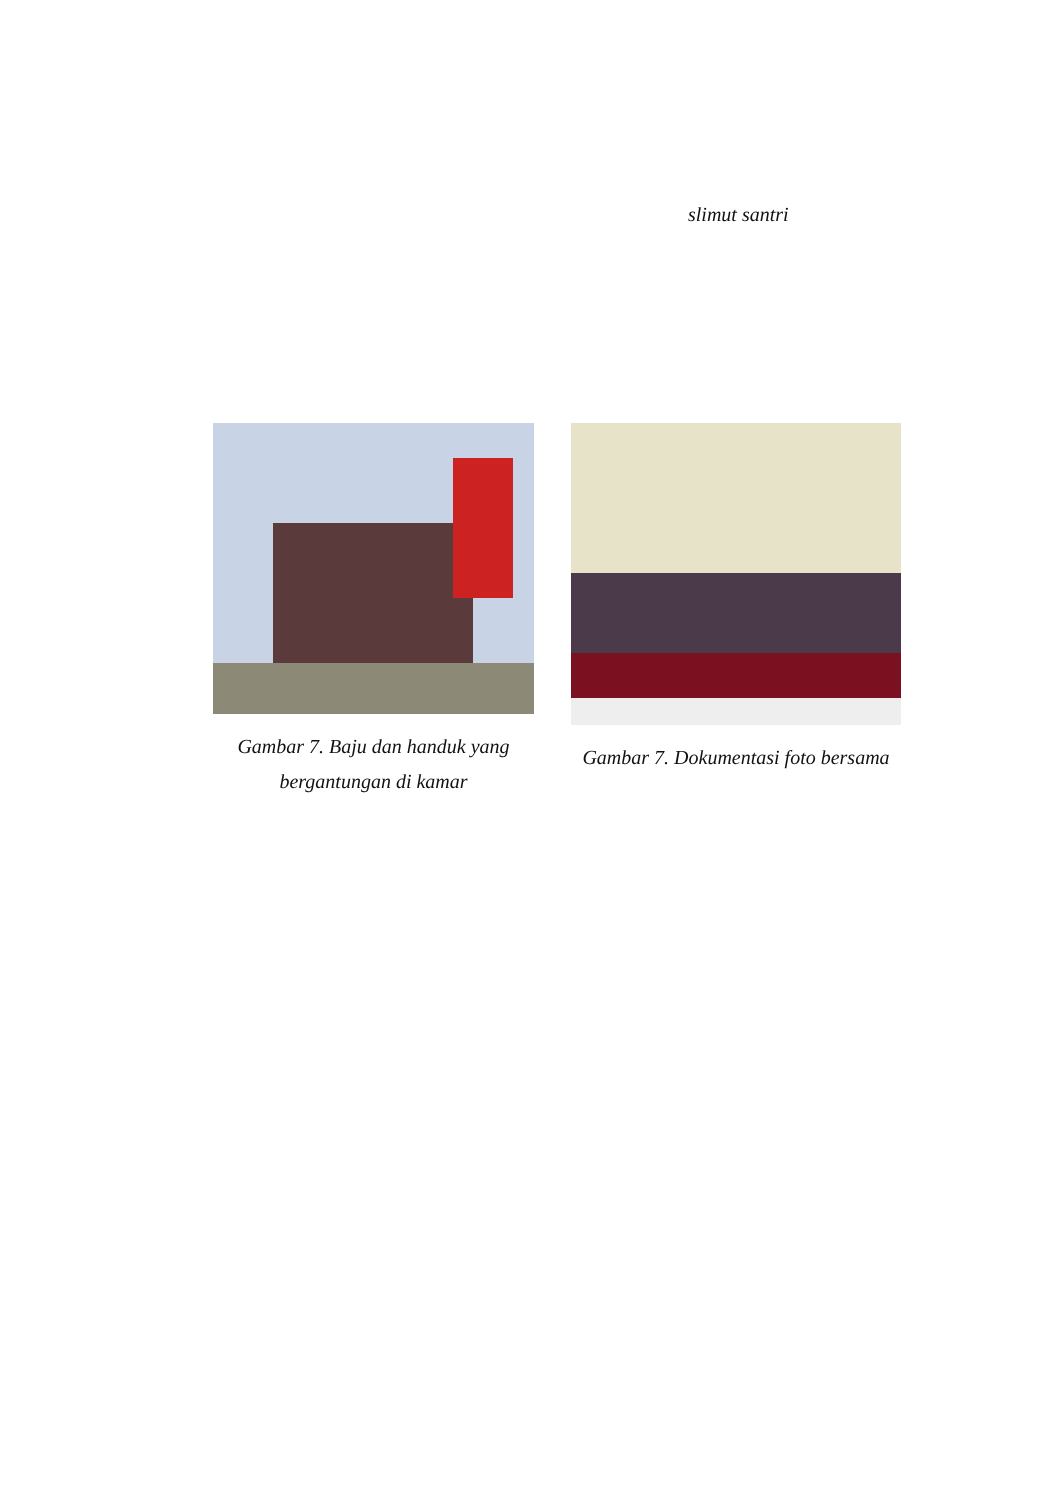slimut santri
Gambar 7. Baju dan handuk yang bergantungan di kamar
Gambar 7. Dokumentasi foto bersama